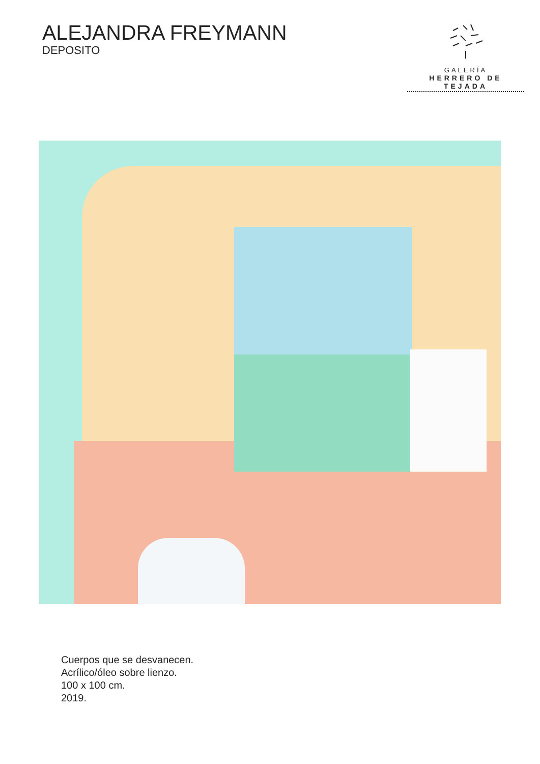ALEJANDRA FREYMANN
DEPOSITO
GALERÍA
HERRERO DE TEJADA
Cuerpos que se desvanecen.
Acrílico/óleo sobre lienzo.
100 x 100 cm.
2019.